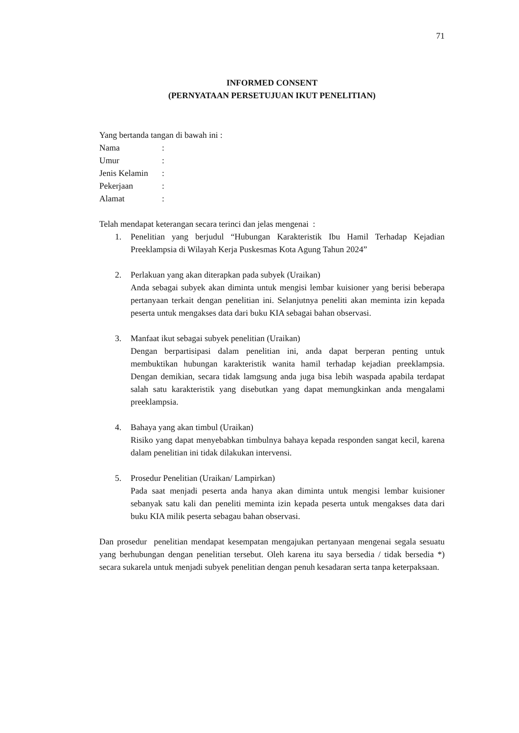71
INFORMED CONSENT
(PERNYATAAN PERSETUJUAN IKUT PENELITIAN)
Yang bertanda tangan di bawah ini :
Nama:
Umur:
Jenis Kelamin:
Pekerjaan:
Alamat:
Telah mendapat keterangan secara terinci dan jelas mengenai :
1. Penelitian yang berjudul “Hubungan Karakteristik Ibu Hamil Terhadap Kejadian Preeklampsia di Wilayah Kerja Puskesmas Kota Agung Tahun 2024”
2. Perlakuan yang akan diterapkan pada subyek (Uraikan)
Anda sebagai subyek akan diminta untuk mengisi lembar kuisioner yang berisi beberapa pertanyaan terkait dengan penelitian ini. Selanjutnya peneliti akan meminta izin kepada peserta untuk mengakses data dari buku KIA sebagai bahan observasi.
3. Manfaat ikut sebagai subyek penelitian (Uraikan)
Dengan berpartisipasi dalam penelitian ini, anda dapat berperan penting untuk membuktikan hubungan karakteristik wanita hamil terhadap kejadian preeklampsia. Dengan demikian, secara tidak lamgsung anda juga bisa lebih waspada apabila terdapat salah satu karakteristik yang disebutkan yang dapat memungkinkan anda mengalami preeklampsia.
4. Bahaya yang akan timbul (Uraikan)
Risiko yang dapat menyebabkan timbulnya bahaya kepada responden sangat kecil, karena dalam penelitian ini tidak dilakukan intervensi.
5. Prosedur Penelitian (Uraikan/ Lampirkan)
Pada saat menjadi peserta anda hanya akan diminta untuk mengisi lembar kuisioner sebanyak satu kali dan peneliti meminta izin kepada peserta untuk mengakses data dari buku KIA milik peserta sebagau bahan observasi.
Dan prosedur penelitian mendapat kesempatan mengajukan pertanyaan mengenai segala sesuatu yang berhubungan dengan penelitian tersebut. Oleh karena itu saya bersedia / tidak bersedia *) secara sukarela untuk menjadi subyek penelitian dengan penuh kesadaran serta tanpa keterpaksaan.